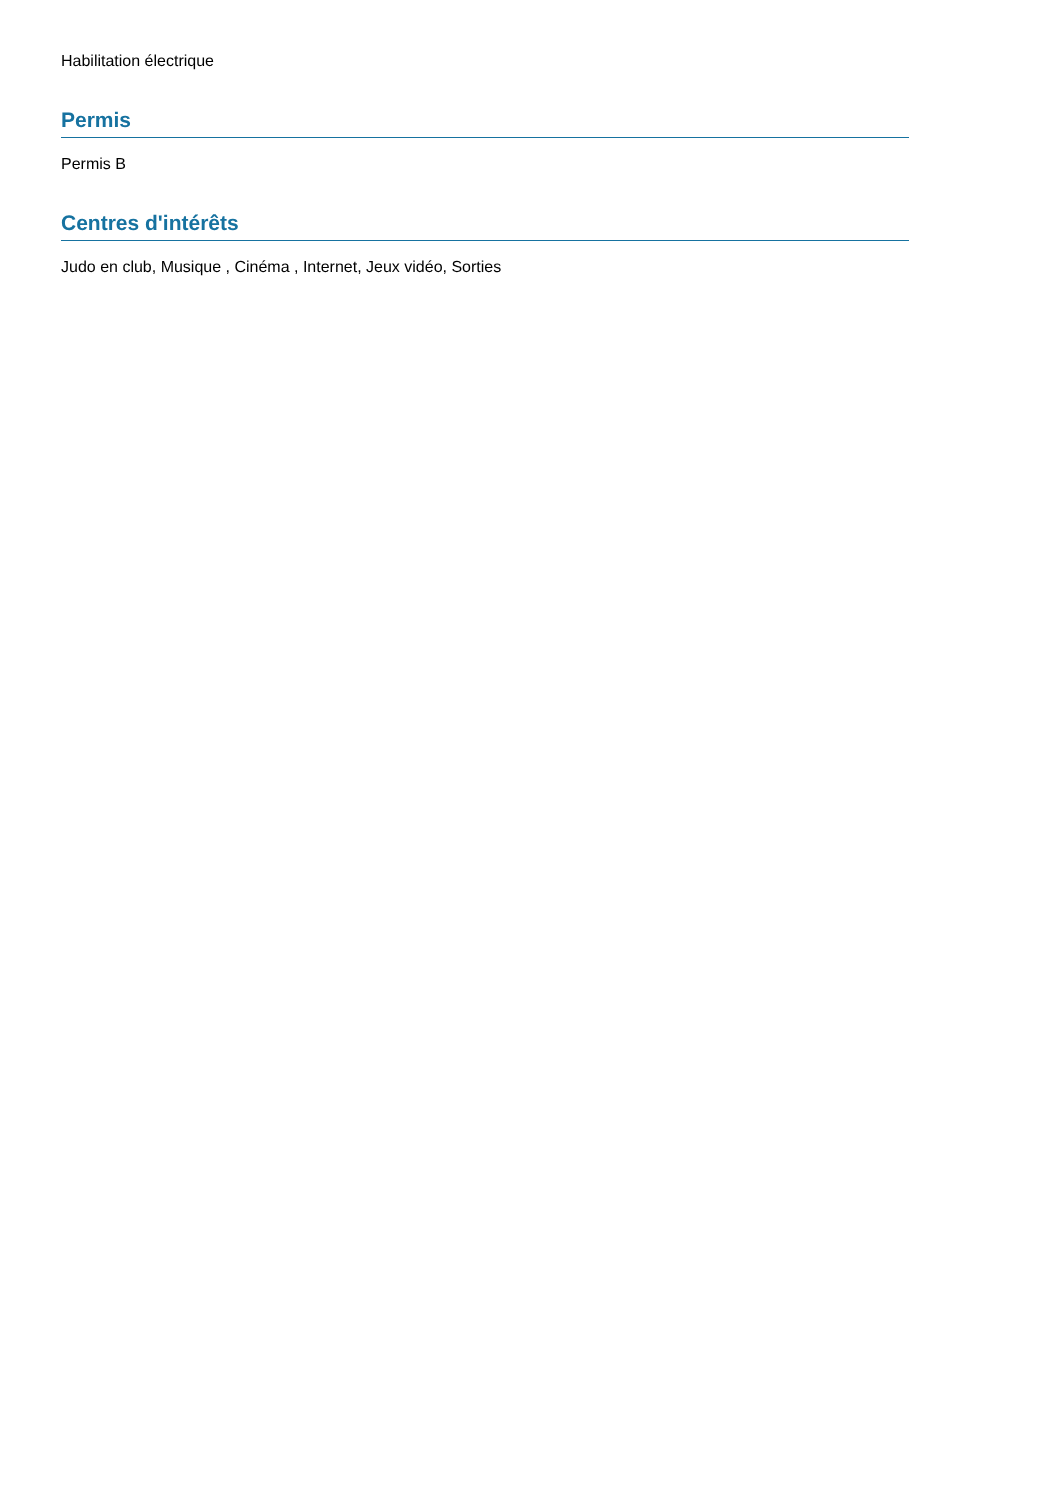Habilitation électrique
Permis
Permis B
Centres d'intérêts
Judo en club, Musique , Cinéma , Internet, Jeux vidéo, Sorties